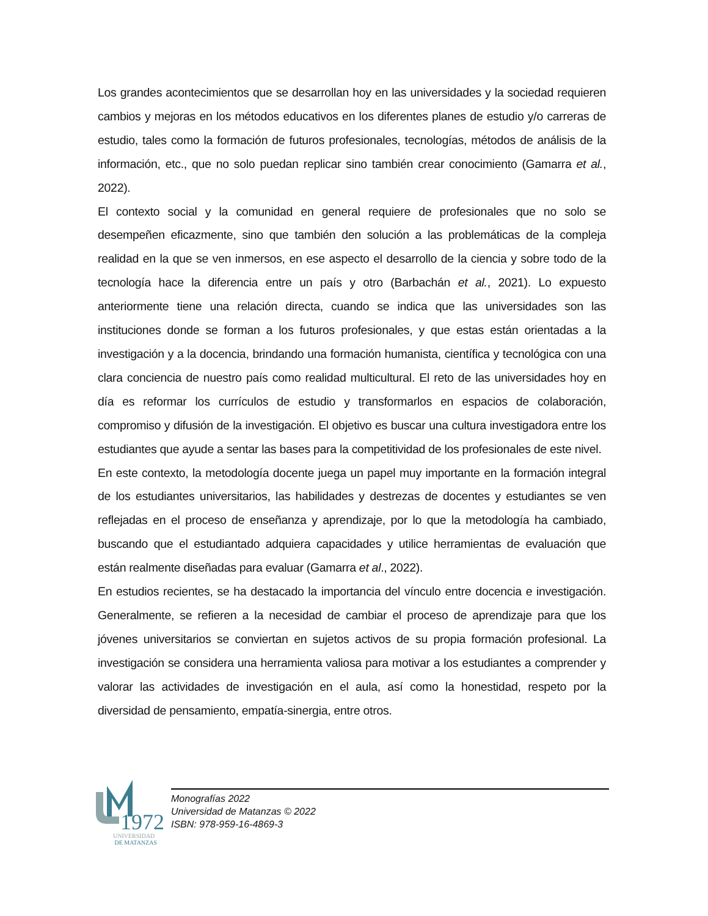Los grandes acontecimientos que se desarrollan hoy en las universidades y la sociedad requieren cambios y mejoras en los métodos educativos en los diferentes planes de estudio y/o carreras de estudio, tales como la formación de futuros profesionales, tecnologías, métodos de análisis de la información, etc., que no solo puedan replicar sino también crear conocimiento (Gamarra et al., 2022).
El contexto social y la comunidad en general requiere de profesionales que no solo se desempeñen eficazmente, sino que también den solución a las problemáticas de la compleja realidad en la que se ven inmersos, en ese aspecto el desarrollo de la ciencia y sobre todo de la tecnología hace la diferencia entre un país y otro (Barbachán et al., 2021). Lo expuesto anteriormente tiene una relación directa, cuando se indica que las universidades son las instituciones donde se forman a los futuros profesionales, y que estas están orientadas a la investigación y a la docencia, brindando una formación humanista, científica y tecnológica con una clara conciencia de nuestro país como realidad multicultural. El reto de las universidades hoy en día es reformar los currículos de estudio y transformarlos en espacios de colaboración, compromiso y difusión de la investigación. El objetivo es buscar una cultura investigadora entre los estudiantes que ayude a sentar las bases para la competitividad de los profesionales de este nivel.
En este contexto, la metodología docente juega un papel muy importante en la formación integral de los estudiantes universitarios, las habilidades y destrezas de docentes y estudiantes se ven reflejadas en el proceso de enseñanza y aprendizaje, por lo que la metodología ha cambiado, buscando que el estudiantado adquiera capacidades y utilice herramientas de evaluación que están realmente diseñadas para evaluar (Gamarra et al., 2022).
En estudios recientes, se ha destacado la importancia del vínculo entre docencia e investigación. Generalmente, se refieren a la necesidad de cambiar el proceso de aprendizaje para que los jóvenes universitarios se conviertan en sujetos activos de su propia formación profesional. La investigación se considera una herramienta valiosa para motivar a los estudiantes a comprender y valorar las actividades de investigación en el aula, así como la honestidad, respeto por la diversidad de pensamiento, empatía-sinergia, entre otros.
1972
UNIVERSIDAD
DE MATANZAS
Monografías 2022
Universidad de Matanzas © 2022
ISBN: 978-959-16-4869-3